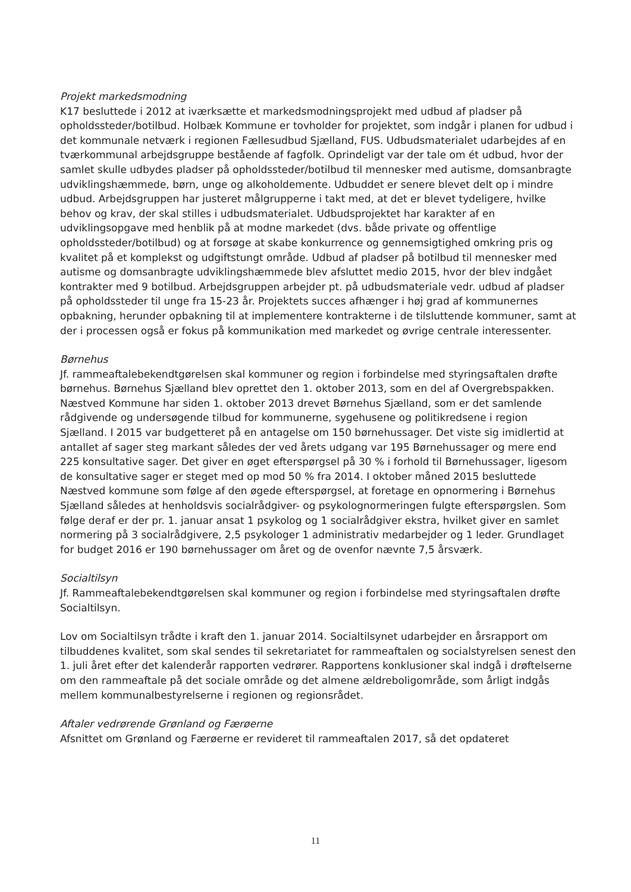Projekt markedsmodning
K17 besluttede i 2012 at iværksætte et markedsmodningsprojekt med udbud af pladser på opholdssteder/botilbud. Holbæk Kommune er tovholder for projektet, som indgår i planen for udbud i det kommunale netværk i regionen Fællesudbud Sjælland, FUS. Udbudsmaterialet udarbejdes af en tværkommunal arbejdsgruppe bestående af fagfolk. Oprindeligt var der tale om ét udbud, hvor der samlet skulle udbydes pladser på opholdssteder/botilbud til mennesker med autisme, domsanbragte udviklingshæmmede, børn, unge og alkoholdemente. Udbuddet er senere blevet delt op i mindre udbud. Arbejdsgruppen har justeret målgrupperne i takt med, at det er blevet tydeligere, hvilke behov og krav, der skal stilles i udbudsmaterialet. Udbudsprojektet har karakter af en udviklingsopgave med henblik på at modne markedet (dvs. både private og offentlige opholdssteder/botilbud) og at forsøge at skabe konkurrence og gennemsigtighed omkring pris og kvalitet på et komplekst og udgiftstungt område. Udbud af pladser på botilbud til mennesker med autisme og domsanbragte udviklingshæmmede blev afsluttet medio 2015, hvor der blev indgået kontrakter med 9 botilbud. Arbejdsgruppen arbejder pt. på udbudsmateriale vedr. udbud af pladser på opholdssteder til unge fra 15-23 år. Projektets succes afhænger i høj grad af kommunernes opbakning, herunder opbakning til at implementere kontrakterne i de tilsluttende kommuner, samt at der i processen også er fokus på kommunikation med markedet og øvrige centrale interessenter.
Børnehus
Jf. rammeaftalebekendtgørelsen skal kommuner og region i forbindelse med styringsaftalen drøfte børnehus. Børnehus Sjælland blev oprettet den 1. oktober 2013, som en del af Overgrebspakken. Næstved Kommune har siden 1. oktober 2013 drevet Børnehus Sjælland, som er det samlende rådgivende og undersøgende tilbud for kommunerne, sygehusene og politikredsene i region Sjælland. I 2015 var budgetteret på en antagelse om 150 børnehussager. Det viste sig imidlertid at antallet af sager steg markant således der ved årets udgang var 195 Børnehussager og mere end 225 konsultative sager. Det giver en øget efterspørgsel på 30 % i forhold til Børnehussager, ligesom de konsultative sager er steget med op mod 50 % fra 2014. I oktober måned 2015 besluttede Næstved kommune som følge af den øgede efterspørgsel, at foretage en opnormering i Børnehus Sjælland således at henholdsvis socialrådgiver- og psykolognormeringen fulgte efterspørgslen. Som følge deraf er der pr. 1. januar ansat 1 psykolog og 1 socialrådgiver ekstra, hvilket giver en samlet normering på 3 socialrådgivere, 2,5 psykologer 1 administrativ medarbejder og 1 leder. Grundlaget for budget 2016 er 190 børnehussager om året og de ovenfor nævnte 7,5 årsværk.
Socialtilsyn
Jf. Rammeaftalebekendtgørelsen skal kommuner og region i forbindelse med styringsaftalen drøfte Socialtilsyn.
Lov om Socialtilsyn trådte i kraft den 1. januar 2014. Socialtilsynet udarbejder en årsrapport om tilbuddenes kvalitet, som skal sendes til sekretariatet for rammeaftalen og socialstyrelsen senest den 1. juli året efter det kalenderår rapporten vedrører. Rapportens konklusioner skal indgå i drøftelserne om den rammeaftale på det sociale område og det almene ældreboligområde, som årligt indgås mellem kommunalbestyrelserne i regionen og regionsrådet.
Aftaler vedrørende Grønland og Færøerne
Afsnittet om Grønland og Færøerne er revideret til rammeaftalen 2017, så det opdateret
11